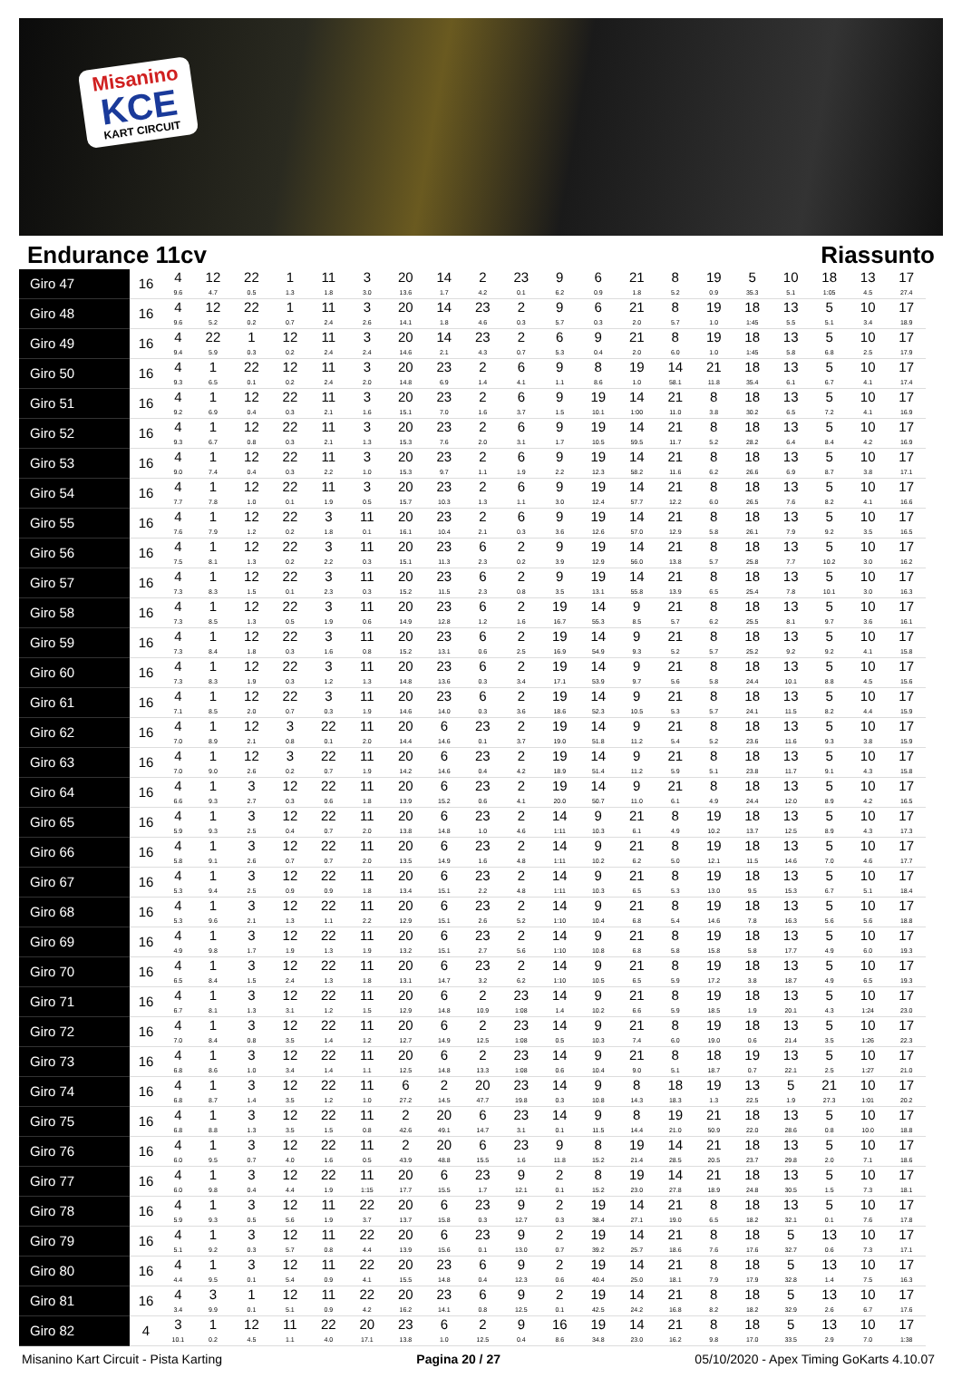Misanino
KCE
KART CIRCUIT
Endurance 11cv Riassunto
| Giro 47 | 16 | 4 9.6 | 12 4.7 | 22 0.5 | 1 1.3 | 11 1.8 | 3 3.0 | 20 13.6 | 14 1.7 | 2 4.2 | 23 0.1 | 9 6.2 | 6 0.9 | 21 1.8 | 8 5.2 | 19 0.9 | 5 35.3 | 10 5.1 | 18 1:05 | 13 4.5 | 17 27.4 |
| Giro 48 | 16 | 4 9.6 | 12 5.2 | 22 0.2 | 1 0.7 | 11 2.4 | 3 2.6 | 20 14.1 | 14 1.8 | 23 4.6 | 2 0.3 | 9 5.7 | 6 0.3 | 21 2.0 | 8 5.7 | 19 1.0 | 18 1:45 | 13 5.5 | 5 5.1 | 10 3.4 | 17 18.9 |
| Giro 49 | 16 | 4 9.4 | 22 5.9 | 1 0.3 | 12 0.2 | 11 2.4 | 3 2.4 | 20 14.6 | 14 2.1 | 23 4.3 | 2 0.7 | 6 5.3 | 9 0.4 | 21 2.0 | 8 6.0 | 19 1.0 | 18 1:45 | 13 5.8 | 5 6.8 | 10 2.5 | 17 17.9 |
| Giro 50 | 16 | 4 9.3 | 1 6.5 | 22 0.1 | 12 0.2 | 11 2.4 | 3 2.0 | 20 14.8 | 23 6.9 | 2 1.4 | 6 4.1 | 9 1.1 | 8 8.6 | 19 1.0 | 14 58.1 | 21 11.8 | 18 35.4 | 13 6.1 | 5 6.7 | 10 4.1 | 17 17.4 |
| Giro 51 | 16 | 4 9.2 | 1 6.9 | 12 0.4 | 22 0.3 | 11 2.1 | 3 1.6 | 20 15.1 | 23 7.0 | 2 1.6 | 6 3.7 | 9 1.5 | 19 10.1 | 14 1:00 | 21 11.0 | 8 3.8 | 18 30.2 | 13 6.5 | 5 7.2 | 10 4.1 | 17 16.9 |
| Giro 52 | 16 | 4 9.3 | 1 6.7 | 12 0.8 | 22 0.3 | 11 2.1 | 3 1.3 | 20 15.3 | 23 7.6 | 2 2.0 | 6 3.1 | 9 1.7 | 19 10.5 | 14 59.5 | 21 11.7 | 8 5.2 | 18 28.2 | 13 6.4 | 5 8.4 | 10 4.2 | 17 16.9 |
| Giro 53 | 16 | 4 9.0 | 1 7.4 | 12 0.4 | 22 0.3 | 11 2.2 | 3 1.0 | 20 15.3 | 23 9.7 | 2 1.1 | 6 1.9 | 9 2.2 | 19 12.3 | 14 58.2 | 21 11.6 | 8 6.2 | 18 26.6 | 13 6.9 | 5 8.7 | 10 3.8 | 17 17.1 |
| Giro 54 | 16 | 4 7.7 | 1 7.8 | 12 1.0 | 22 0.1 | 11 1.9 | 3 0.5 | 20 15.7 | 23 10.3 | 2 1.3 | 6 1.1 | 9 3.0 | 19 12.4 | 14 57.7 | 21 12.2 | 8 6.0 | 18 26.5 | 13 7.6 | 5 8.2 | 10 4.1 | 17 16.6 |
| Giro 55 | 16 | 4 7.6 | 1 7.9 | 12 1.2 | 22 0.2 | 3 1.8 | 11 0.1 | 20 16.1 | 23 10.4 | 2 2.1 | 6 0.3 | 9 3.6 | 19 12.6 | 14 57.0 | 21 12.9 | 8 5.8 | 18 26.1 | 13 7.9 | 5 9.2 | 10 3.5 | 17 16.5 |
| Giro 56 | 16 | 4 7.5 | 1 8.1 | 12 1.3 | 22 0.2 | 3 2.2 | 11 0.3 | 20 15.1 | 23 11.3 | 6 2.3 | 2 0.2 | 9 3.9 | 19 12.9 | 14 56.0 | 21 13.8 | 8 5.7 | 18 25.8 | 13 7.7 | 5 10.2 | 10 3.0 | 17 16.2 |
| Giro 57 | 16 | 4 7.3 | 1 8.3 | 12 1.5 | 22 0.1 | 3 2.3 | 11 0.3 | 20 15.2 | 23 11.5 | 6 2.3 | 2 0.8 | 9 3.5 | 19 13.1 | 14 55.8 | 21 13.9 | 8 6.5 | 18 25.4 | 13 7.8 | 5 10.1 | 10 3.0 | 17 16.3 |
| Giro 58 | 16 | 4 7.3 | 1 8.5 | 12 1.3 | 22 0.5 | 3 1.9 | 11 0.6 | 20 14.9 | 23 12.8 | 6 1.2 | 2 1.6 | 19 16.7 | 14 55.3 | 9 8.5 | 21 5.7 | 8 6.2 | 18 25.5 | 13 8.1 | 5 9.7 | 10 3.6 | 17 16.1 |
| Giro 59 | 16 | 4 7.3 | 1 8.4 | 12 1.8 | 22 0.3 | 3 1.6 | 11 0.8 | 20 15.2 | 23 13.1 | 6 0.6 | 2 2.5 | 19 16.9 | 14 54.9 | 9 9.3 | 21 5.2 | 8 5.7 | 18 25.2 | 13 9.2 | 5 9.2 | 10 4.1 | 17 15.8 |
| Giro 60 | 16 | 4 7.3 | 1 8.3 | 12 1.9 | 22 0.3 | 3 1.2 | 11 1.3 | 20 14.8 | 23 13.6 | 6 0.3 | 2 3.4 | 19 17.1 | 14 53.9 | 9 9.7 | 21 5.6 | 8 5.8 | 18 24.4 | 13 10.1 | 5 8.8 | 10 4.5 | 17 15.6 |
| Giro 61 | 16 | 4 7.1 | 1 8.5 | 12 2.0 | 22 0.7 | 3 0.3 | 11 1.9 | 20 14.6 | 23 14.0 | 6 0.3 | 2 3.6 | 19 18.6 | 14 52.3 | 9 10.5 | 21 5.3 | 8 5.7 | 18 24.1 | 13 11.5 | 5 8.2 | 10 4.4 | 17 15.9 |
| Giro 62 | 16 | 4 7.0 | 1 8.9 | 12 2.1 | 3 0.8 | 22 0.1 | 11 2.0 | 20 14.4 | 6 14.6 | 23 0.1 | 2 3.7 | 19 19.0 | 14 51.8 | 9 11.2 | 21 5.4 | 8 5.2 | 18 23.6 | 13 11.6 | 5 9.3 | 10 3.8 | 17 15.9 |
| Giro 63 | 16 | 4 7.0 | 1 9.0 | 12 2.6 | 3 0.2 | 22 0.7 | 11 1.9 | 20 14.2 | 6 14.6 | 23 0.4 | 2 4.2 | 19 18.9 | 14 51.4 | 9 11.2 | 21 5.9 | 8 5.1 | 18 23.8 | 13 11.7 | 5 9.1 | 10 4.3 | 17 15.8 |
| Giro 64 | 16 | 4 6.6 | 1 9.3 | 3 2.7 | 12 0.3 | 22 0.6 | 11 1.8 | 20 13.9 | 6 15.2 | 23 0.6 | 2 4.1 | 19 20.0 | 14 50.7 | 9 11.0 | 21 6.1 | 8 4.9 | 18 24.4 | 13 12.0 | 5 8.9 | 10 4.2 | 17 16.5 |
| Giro 65 | 16 | 4 5.9 | 1 9.3 | 3 2.5 | 12 0.4 | 22 0.7 | 11 2.0 | 20 13.8 | 6 14.8 | 23 1.0 | 2 4.6 | 14 1:11 | 9 10.3 | 21 6.1 | 8 4.9 | 19 10.2 | 18 13.7 | 13 12.5 | 5 8.9 | 10 4.3 | 17 17.3 |
| Giro 66 | 16 | 4 5.8 | 1 9.1 | 3 2.6 | 12 0.7 | 22 0.7 | 11 2.0 | 20 13.5 | 6 14.9 | 23 1.6 | 2 4.8 | 14 1:11 | 9 10.2 | 21 6.2 | 8 5.0 | 19 12.1 | 18 11.5 | 13 14.6 | 5 7.0 | 10 4.6 | 17 17.7 |
| Giro 67 | 16 | 4 5.3 | 1 9.4 | 3 2.5 | 12 0.9 | 22 0.9 | 11 1.8 | 20 13.4 | 6 15.1 | 23 2.2 | 2 4.8 | 14 1:11 | 9 10.3 | 21 6.5 | 8 5.3 | 19 13.0 | 18 9.5 | 13 15.3 | 5 6.7 | 10 5.1 | 17 18.4 |
| Giro 68 | 16 | 4 5.3 | 1 9.6 | 3 2.1 | 12 1.3 | 22 1.1 | 11 2.2 | 20 12.9 | 6 15.1 | 23 2.6 | 2 5.2 | 14 1:10 | 9 10.4 | 21 6.8 | 8 5.4 | 19 14.6 | 18 7.8 | 13 16.3 | 5 5.6 | 10 5.6 | 17 18.8 |
| Giro 69 | 16 | 4 4.9 | 1 9.8 | 3 1.7 | 12 1.9 | 22 1.3 | 11 1.9 | 20 13.2 | 6 15.1 | 23 2.7 | 2 5.6 | 14 1:10 | 9 10.8 | 21 6.8 | 8 5.8 | 19 15.8 | 18 5.8 | 13 17.7 | 5 4.9 | 10 6.0 | 17 19.3 |
| Giro 70 | 16 | 4 6.5 | 1 8.4 | 3 1.5 | 12 2.4 | 22 1.3 | 11 1.8 | 20 13.1 | 6 14.7 | 23 3.2 | 2 6.2 | 14 1:10 | 9 10.5 | 21 6.5 | 8 5.9 | 19 17.2 | 18 3.8 | 13 18.7 | 5 4.9 | 10 6.5 | 17 19.3 |
| Giro 71 | 16 | 4 6.7 | 1 8.1 | 3 1.3 | 12 3.1 | 22 1.2 | 11 1.5 | 20 12.9 | 6 14.8 | 2 10.9 | 23 1:08 | 14 1.4 | 9 10.2 | 21 6.6 | 8 5.9 | 19 18.5 | 18 1.9 | 13 20.1 | 5 4.3 | 10 1:24 | 17 23.0 |
| Giro 72 | 16 | 4 7.0 | 1 8.4 | 3 0.8 | 12 3.5 | 22 1.4 | 11 1.2 | 20 12.7 | 6 14.9 | 2 12.5 | 23 1:08 | 14 0.5 | 9 10.3 | 21 7.4 | 8 6.0 | 19 19.0 | 18 0.6 | 13 21.4 | 5 3.5 | 10 1:26 | 17 22.3 |
| Giro 73 | 16 | 4 6.8 | 1 8.6 | 3 1.0 | 12 3.4 | 22 1.4 | 11 1.1 | 20 12.5 | 6 14.8 | 2 13.3 | 23 1:08 | 14 0.6 | 9 10.4 | 21 9.0 | 8 5.1 | 18 18.7 | 19 0.7 | 13 22.1 | 5 2.5 | 10 1:27 | 17 21.0 |
| Giro 74 | 16 | 4 6.8 | 1 8.7 | 3 1.4 | 12 3.5 | 22 1.2 | 11 1.0 | 6 27.2 | 2 14.5 | 20 47.7 | 23 19.8 | 14 0.3 | 9 10.8 | 8 14.3 | 18 18.3 | 19 1.3 | 13 22.5 | 5 1.9 | 21 27.3 | 10 1:01 | 17 20.2 |
| Giro 75 | 16 | 4 6.8 | 1 8.8 | 3 1.3 | 12 3.5 | 22 1.5 | 11 0.8 | 2 42.6 | 20 49.1 | 6 14.7 | 23 3.1 | 14 0.1 | 9 11.5 | 8 14.4 | 19 21.0 | 21 50.9 | 18 22.0 | 13 28.6 | 5 0.8 | 10 10.0 | 17 18.8 |
| Giro 76 | 16 | 4 6.0 | 1 9.5 | 3 0.7 | 12 4.0 | 22 1.6 | 11 0.5 | 2 43.9 | 20 48.8 | 6 15.5 | 23 1.6 | 9 11.8 | 8 15.2 | 19 21.4 | 14 28.5 | 21 20.5 | 18 23.7 | 13 29.8 | 5 2.0 | 10 7.1 | 17 18.6 |
| Giro 77 | 16 | 4 6.0 | 1 9.8 | 3 0.4 | 12 4.4 | 22 1.9 | 11 1:15 | 20 17.7 | 6 15.5 | 23 1.7 | 9 12.1 | 2 0.1 | 8 15.2 | 19 23.0 | 14 27.8 | 21 18.9 | 18 24.8 | 13 30.5 | 5 1.5 | 10 7.3 | 17 18.1 |
| Giro 78 | 16 | 4 5.9 | 1 9.3 | 3 0.5 | 12 5.6 | 11 1.9 | 22 3.7 | 20 13.7 | 6 15.8 | 23 0.3 | 9 12.7 | 2 0.3 | 19 38.4 | 14 27.1 | 21 19.0 | 8 6.5 | 18 18.2 | 13 32.1 | 5 0.1 | 10 7.6 | 17 17.8 |
| Giro 79 | 16 | 4 5.1 | 1 9.2 | 3 0.3 | 12 5.7 | 11 0.8 | 22 4.4 | 20 13.9 | 6 15.6 | 23 0.1 | 9 13.0 | 2 0.7 | 19 39.2 | 14 25.7 | 21 18.6 | 8 7.6 | 18 17.6 | 5 32.7 | 13 0.6 | 10 7.3 | 17 17.1 |
| Giro 80 | 16 | 4 4.4 | 1 9.5 | 3 0.1 | 12 5.4 | 11 0.9 | 22 4.1 | 20 15.5 | 23 14.8 | 6 0.4 | 9 12.3 | 2 0.6 | 19 40.4 | 14 25.0 | 21 18.1 | 8 7.9 | 18 17.9 | 5 32.8 | 13 1.4 | 10 7.5 | 17 16.3 |
| Giro 81 | 16 | 4 3.4 | 3 9.9 | 1 0.1 | 12 5.1 | 11 0.9 | 22 4.2 | 20 16.2 | 23 14.1 | 6 0.8 | 9 12.5 | 2 0.1 | 19 42.5 | 14 24.2 | 21 16.8 | 8 8.2 | 18 18.2 | 5 32.9 | 13 2.6 | 10 6.7 | 17 17.6 |
| Giro 82 | 4 | 3 10.1 | 1 0.2 | 12 4.5 | 11 1.1 | 22 4.0 | 20 17.1 | 23 13.8 | 6 1.0 | 2 12.5 | 9 0.4 | 16 8.6 | 19 34.8 | 14 23.0 | 21 16.2 | 8 9.8 | 18 17.0 | 5 33.5 | 13 2.9 | 10 7.0 | 17 1:38 |
Misanino Kart Circuit - Pista Karting Pagina 20 / 27 05/10/2020 - Apex Timing GoKarts 4.10.07